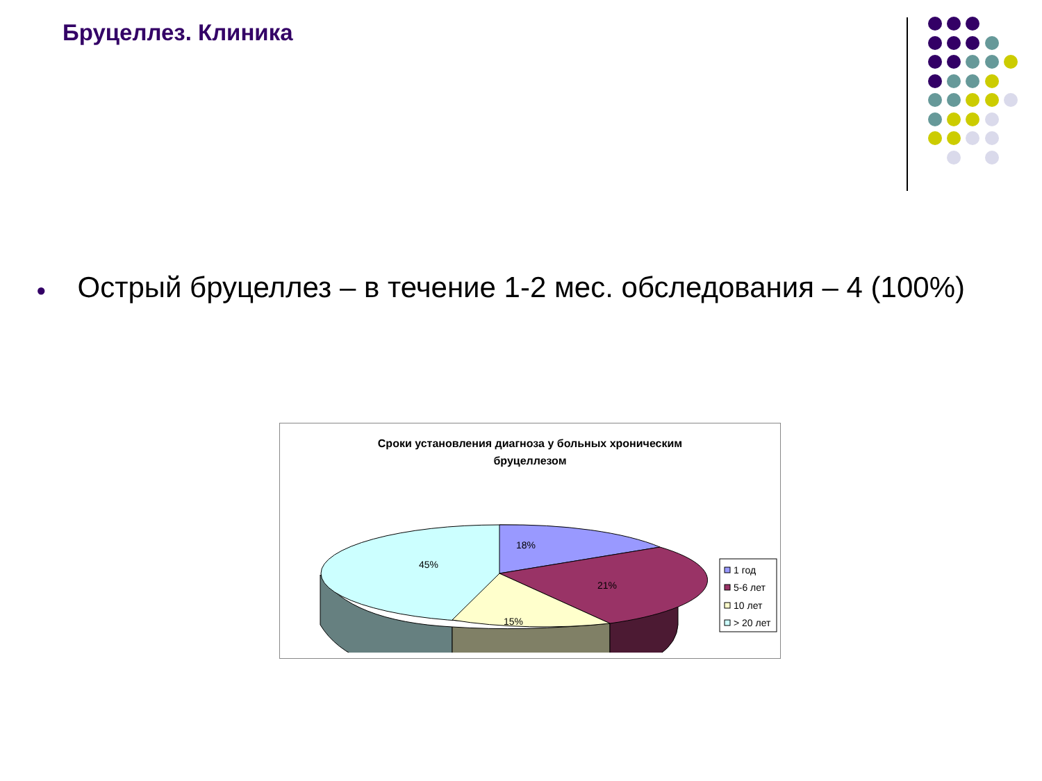Бруцеллез. Клиника
● Острый бруцеллез – в течение 1-2 мес. обследования – 4 (100%)
Сроки установления диагноза у больных хроническим
бруцеллезом
18%
21%
15%
45%
1 год
5-6 лет
10 лет
> 20 лет